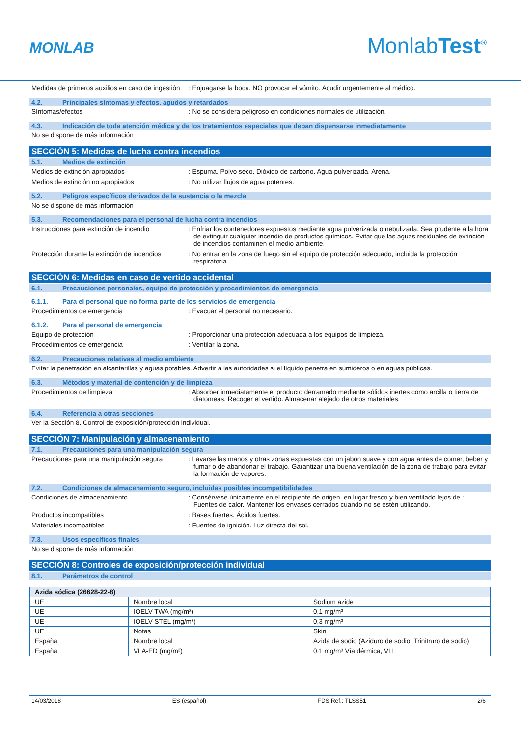MONLAB
MonlabTest<sup>®</sup>
Medidas de primeros auxilios en caso de ingestión
: Enjuagarse la boca. NO provocar el vómito. Acudir urgentemente al médico.
4.2. Principales síntomas y efectos, agudos y retardados
Síntomas/efectos : No se considera peligroso en condiciones normales de utilización.
4.3. Indicación de toda atención médica y de los tratamientos especiales que deban dispensarse inmediatamente
No se dispone de más información
SECCIÓN 5: Medidas de lucha contra incendios
5.1. Medios de extinción
Medios de extinción apropiados : Espuma. Polvo seco. Dióxido de carbono. Agua pulverizada. Arena.
Medios de extinción no apropiados : No utilizar flujos de agua potentes.
5.2. Peligros específicos derivados de la sustancia o la mezcla
No se dispone de más información
5.3. Recomendaciones para el personal de lucha contra incendios
Instrucciones para extinción de incendio
: Enfriar los contenedores expuestos mediante agua pulverizada o nebulizada. Sea prudente a la hora de extinguir cualquier incendio de productos químicos. Evitar que las aguas residuales de extinción de incendios contaminen el medio ambiente.
Protección durante la extinción de incendios
: No entrar en la zona de fuego sin el equipo de protección adecuado, incluida la protección respiratoria.
SECCIÓN 6: Medidas en caso de vertido accidental
6.1. Precauciones personales, equipo de protección y procedimientos de emergencia
6.1.1. Para el personal que no forma parte de los servicios de emergencia
Procedimientos de emergencia : Evacuar el personal no necesario.
6.1.2. Para el personal de emergencia
Equipo de protección : Proporcionar una protección adecuada a los equipos de limpieza.
Procedimientos de emergencia : Ventilar la zona.
6.2. Precauciones relativas al medio ambiente
Evitar la penetración en alcantarillas y aguas potables. Advertir a las autoridades si el líquido penetra en sumideros o en aguas públicas.
6.3. Métodos y material de contención y de limpieza
Procedimientos de limpieza : Absorber inmediatamente el producto derramado mediante sólidos inertes como arcilla o tierra de diatomeas. Recoger el vertido. Almacenar alejado de otros materiales.
6.4. Referencia a otras secciones
Ver la Sección 8. Control de exposición/protección individual.
SECCIÓN 7: Manipulación y almacenamiento
7.1. Precauciones para una manipulación segura
Precauciones para una manipulación segura
: Lavarse las manos y otras zonas expuestas con un jabón suave y con agua antes de comer, beber y fumar o de abandonar el trabajo. Garantizar una buena ventilación de la zona de trabajo para evitar la formación de vapores.
7.2. Condiciones de almacenamiento seguro, incluidas posibles incompatibilidades
Condiciones de almacenamiento : Consérvese únicamente en el recipiente de origen, en lugar fresco y bien ventilado lejos de : Fuentes de calor. Mantener los envases cerrados cuando no se estén utilizando.
Productos incompatibles : Bases fuertes. Ácidos fuertes.
Materiales incompatibles : Fuentes de ignición. Luz directa del sol.
7.3. Usos específicos finales
No se dispone de más información
SECCIÓN 8: Controles de exposición/protección individual
8.1. Parámetros de control
| Azida sódica (26628-22-8) | | |
| --- | --- | --- |
| UE | Nombre local | Sodium azide |
| UE | IOELV TWA (mg/m³) | 0,1 mg/m³ |
| UE | IOELV STEL (mg/m³) | 0,3 mg/m³ |
| UE | Notas | Skin |
| España | Nombre local | Azida de sodio (Aziduro de sodio; Trinitruro de sodio) |
| España | VLA-ED (mg/m³) | 0,1 mg/m³ Vía dérmica, VLI |
14/03/2018 ES (español) FDS Ref.: TLSS51 2/6